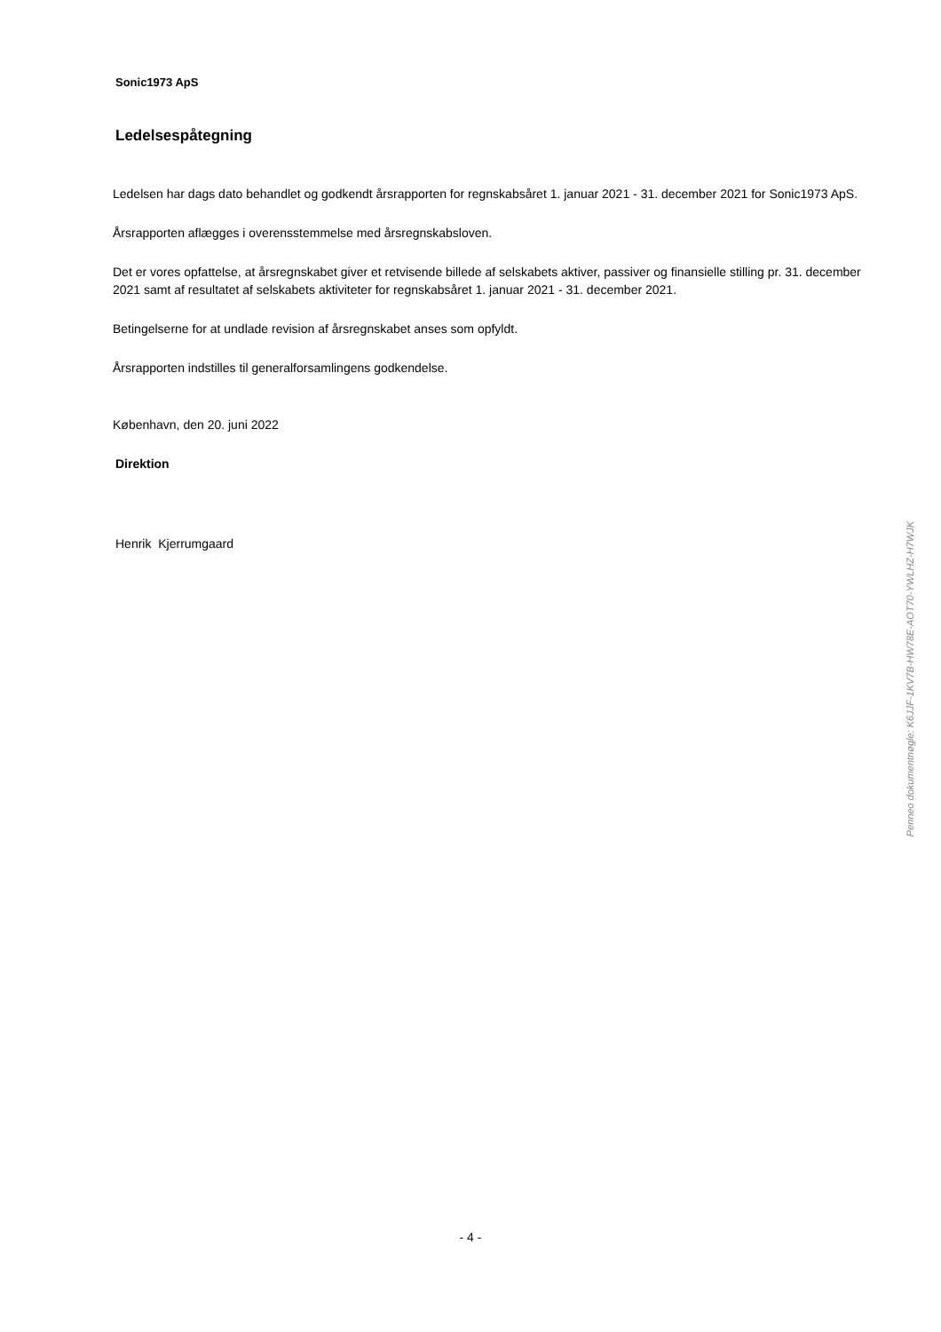Sonic1973 ApS
Ledelsespåtegning
Ledelsen har dags dato behandlet og godkendt årsrapporten for regnskabsåret 1. januar 2021 - 31. december 2021 for Sonic1973 ApS.
Årsrapporten aflægges i overensstemmelse med årsregnskabsloven.
Det er vores opfattelse, at årsregnskabet giver et retvisende billede af selskabets aktiver, passiver og finansielle stilling pr. 31. december 2021 samt af resultatet af selskabets aktiviteter for regnskabsåret 1. januar 2021 - 31. december 2021.
Betingelserne for at undlade revision af årsregnskabet anses som opfyldt.
Årsrapporten indstilles til generalforsamlingens godkendelse.
København, den 20. juni 2022
Direktion
Henrik Kjerrumgaard
Penneo dokumentnøgle: K6JJF-1KV7B-HW78E-AOT70-YWLHZ-H7WJK
- 4 -